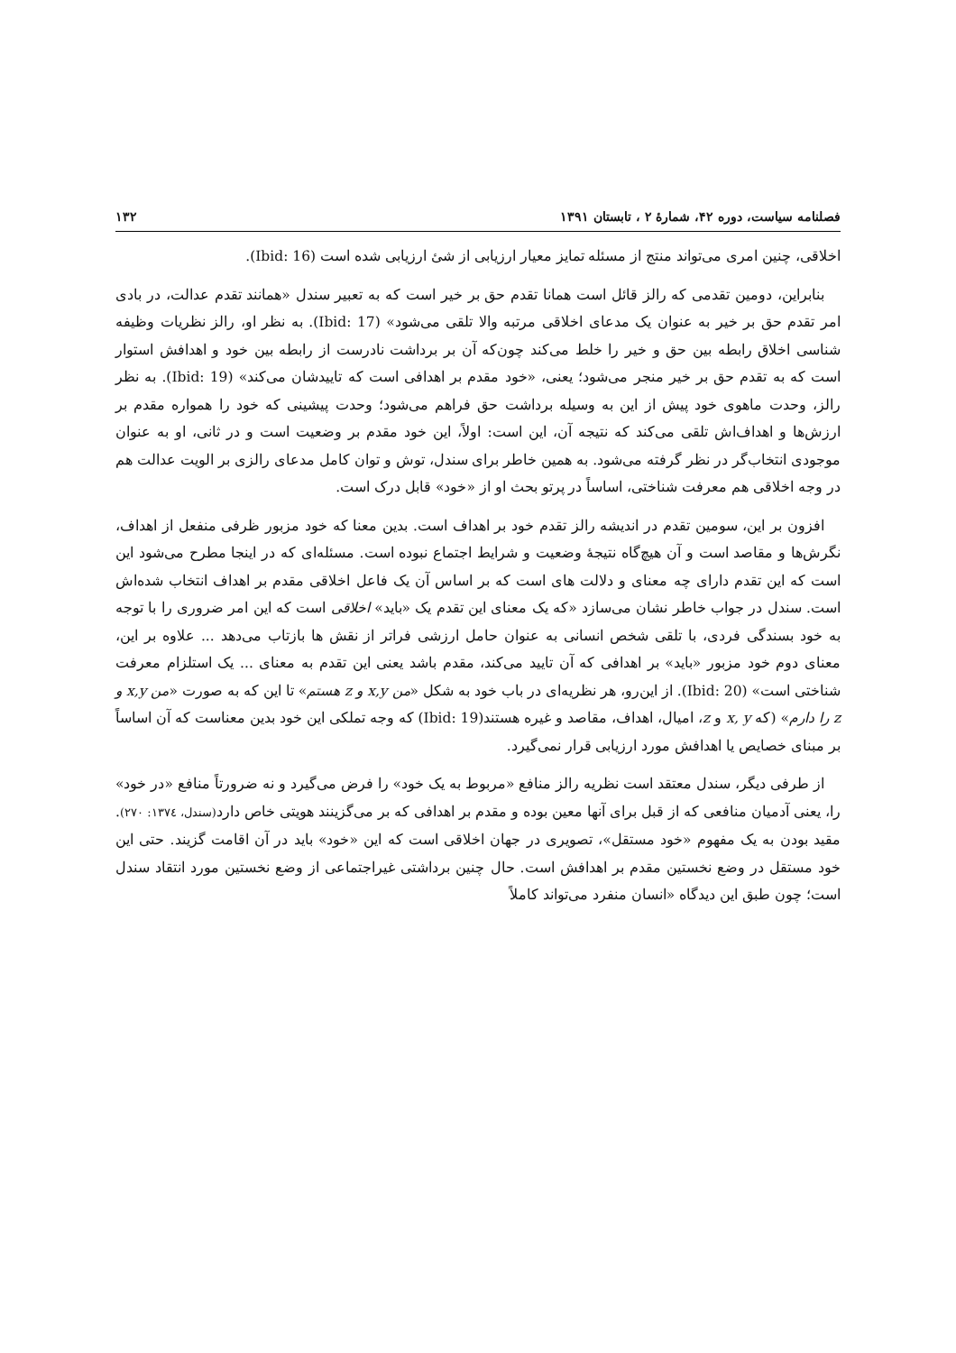فصلنامه سیاست، دوره ۴۲، شمارهٔ ۲ ، تابستان ۱۳۹۱ ۱۳۲
اخلاقی، چنین امری می‌تواند منتج از مسئله تمایز معیار ارزیابی از شئ ارزیابی شده است (Ibid: 16).
بنابراین، دومین تقدمی که رالز قائل است همانا تقدم حق بر خیر است که به تعبیر سندل «همانند تقدم عدالت، در بادی امر تقدم حق بر خیر به عنوان یک مدعای اخلاقی مرتبه والا تلقی می‌شود» (Ibid: 17). به نظر او، رالز نظریات وظیفه شناسی اخلاق رابطه بین حق و خیر را خلط می‌کند چون‌که آن بر برداشت نادرست از رابطه بین خود و اهدافش استوار است که به تقدم حق بر خیر منجر می‌شود؛ یعنی، «خود مقدم بر اهدافی است که تاییدشان می‌کند» (Ibid: 19). به نظر رالز، وحدت ماهوی خود پیش از این به وسیله برداشت حق فراهم می‌شود؛ وحدت پیشینی که خود را همواره مقدم بر ارزش‌ها و اهداف‌اش تلقی می‌کند که نتیجه آن، این است: اولاً، این خود مقدم بر وضعیت است و در ثانی، او به عنوان موجودی انتخاب‌گر در نظر گرفته می‌شود. به همین خاطر برای سندل، توش و توان کامل مدعای رالزی بر الویت عدالت هم در وجه اخلاقی هم معرفت شناختی، اساساً در پرتو بحث او از «خود» قابل درک است.
افزون بر این، سومین تقدم در اندیشه رالز تقدم خود بر اهداف است. بدین معنا که خود مزبور ظرفی منفعل از اهداف، نگرش‌ها و مقاصد است و آن هیچ‌گاه نتیجهٔ وضعیت و شرایط اجتماع نبوده است. مسئله‌ای که در اینجا مطرح می‌شود این است که این تقدم دارای چه معنای و دلالت های است که بر اساس آن یک فاعل اخلاقی مقدم بر اهداف انتخاب شده‌اش است. سندل در جواب خاطر نشان می‌سازد «که یک معنای این تقدم یک «باید» اخلاقی است که این امر ضروری را با توجه به خود بسندگی فردی، با تلقی شخص انسانی به عنوان حامل ارزشی فراتر از نقش ها بازتاب می‌دهد ... علاوه بر این، معنای دوم خود مزبور «باید» بر اهدافی که آن تایید می‌کند، مقدم باشد یعنی این تقدم به معنای ... یک استلزام معرفت شناختی است» (Ibid: 20). از این‌رو، هر نظریه‌ای در باب خود به شکل «من x,y و z هستم» تا این که به صورت «من x,y و z را دارم» (که x, y و z، امیال، اهداف، مقاصد و غیره هستند(Ibid: 19) که وجه تملکی این خود بدین معناست که آن اساساً بر مبنای خصایص یا اهدافش مورد ارزیابی قرار نمی‌گیرد.
از طرفی دیگر، سندل معتقد است نظریه رالز منافع «مربوط به یک خود» را فرض می‌گیرد و نه ضرورتاً منافع «در خود» را، یعنی آدمیان منافعی که از قبل برای آنها معین بوده و مقدم بر اهدافی که بر می‌گزینند هویتی خاص دارد(سندل، ۱۳۷٤: ۲۷۰). مقید بودن به یک مفهوم «خود مستقل»، تصویری در جهان اخلاقی است که این «خود» باید در آن اقامت گزیند. حتی این خود مستقل در وضع نخستین مقدم بر اهدافش است. حال چنین برداشتی غیراجتماعی از وضع نخستین مورد انتقاد سندل است؛ چون طبق این دیدگاه «انسان منفرد می‌تواند کاملاً